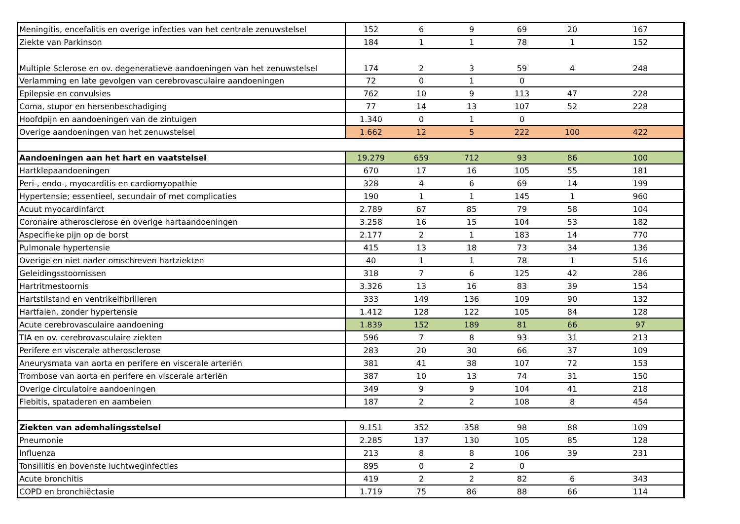| Meningitis, encefalitis en overige infecties van het centrale zenuwstelsel | 152 | 6 | 9 | 69 | 20 | 167 |
| Ziekte van Parkinson | 184 | 1 | 1 | 78 | 1 | 152 |
| Multiple Sclerose en ov. degeneratieve aandoeningen van het zenuwstelsel | 174 | 2 | 3 | 59 | 4 | 248 |
| Verlamming en late gevolgen van cerebrovasculaire aandoeningen | 72 | 0 | 1 | 0 | | |
| Epilepsie en convulsies | 762 | 10 | 9 | 113 | 47 | 228 |
| Coma, stupor en hersenbeschadiging | 77 | 14 | 13 | 107 | 52 | 228 |
| Hoofdpijn en aandoeningen van de zintuigen | 1.340 | 0 | 1 | 0 | | |
| Overige aandoeningen van het zenuwstelsel | 1.662 | 12 | 5 | 222 | 100 | 422 |
| Aandoeningen aan het hart en vaatstelsel | 19.279 | 659 | 712 | 93 | 86 | 100 |
| Hartklepaandoeningen | 670 | 17 | 16 | 105 | 55 | 181 |
| Peri-, endo-, myocarditis en cardiomyopathie | 328 | 4 | 6 | 69 | 14 | 199 |
| Hypertensie; essentieel, secundair of met complicaties | 190 | 1 | 1 | 145 | 1 | 960 |
| Acuut myocardinfarct | 2.789 | 67 | 85 | 79 | 58 | 104 |
| Coronaire atherosclerose en overige hartaandoeningen | 3.258 | 16 | 15 | 104 | 53 | 182 |
| Aspecifieke pijn op de borst | 2.177 | 2 | 1 | 183 | 14 | 770 |
| Pulmonale hypertensie | 415 | 13 | 18 | 73 | 34 | 136 |
| Overige en niet nader omschreven hartziekten | 40 | 1 | 1 | 78 | 1 | 516 |
| Geleidingsstoornissen | 318 | 7 | 6 | 125 | 42 | 286 |
| Hartritmestoornis | 3.326 | 13 | 16 | 83 | 39 | 154 |
| Hartstilstand en ventrikelfibrilleren | 333 | 149 | 136 | 109 | 90 | 132 |
| Hartfalen, zonder hypertensie | 1.412 | 128 | 122 | 105 | 84 | 128 |
| Acute cerebrovasculaire aandoening | 1.839 | 152 | 189 | 81 | 66 | 97 |
| TIA en ov. cerebrovasculaire ziekten | 596 | 7 | 8 | 93 | 31 | 213 |
| Perifere en viscerale atherosclerose | 283 | 20 | 30 | 66 | 37 | 109 |
| Aneurysmata van aorta en perifere en viscerale arteriën | 381 | 41 | 38 | 107 | 72 | 153 |
| Trombose van aorta en perifere en viscerale arteriën | 387 | 10 | 13 | 74 | 31 | 150 |
| Overige circulatoire aandoeningen | 349 | 9 | 9 | 104 | 41 | 218 |
| Flebitis, spataderen en aambeien | 187 | 2 | 2 | 108 | 8 | 454 |
| Ziekten van ademhalingsstelsel | 9.151 | 352 | 358 | 98 | 88 | 109 |
| Pneumonie | 2.285 | 137 | 130 | 105 | 85 | 128 |
| Influenza | 213 | 8 | 8 | 106 | 39 | 231 |
| Tonsillitis en bovenste luchtweginfecties | 895 | 0 | 2 | 0 | | |
| Acute bronchitis | 419 | 2 | 2 | 82 | 6 | 343 |
| COPD en bronchiëctasie | 1.719 | 75 | 86 | 88 | 66 | 114 |